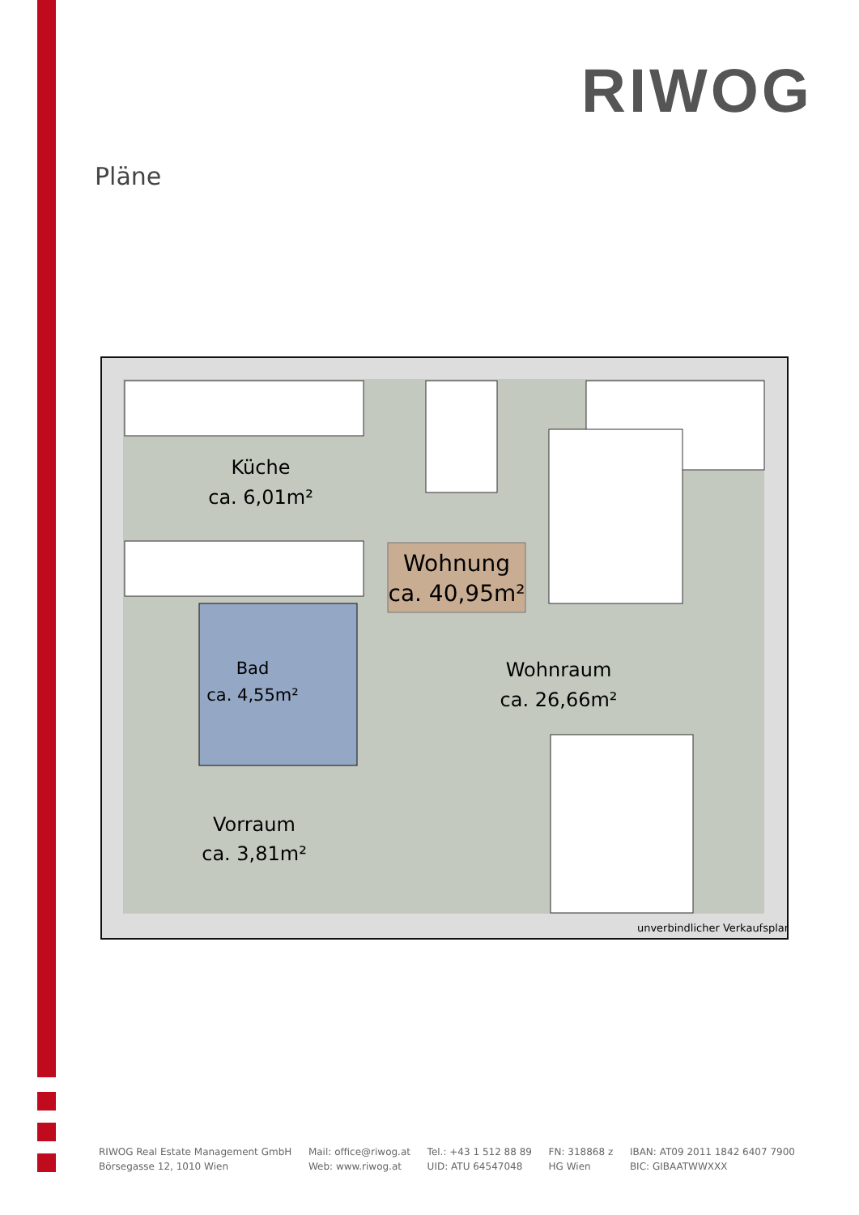RIWOG
Pläne
Wohnung
ca. 40,95m²
Küche
ca. 6,01m²
Bad
ca. 4,55m²
Wohnraum
ca. 26,66m²
Vorraum
ca. 3,81m²
unverbindlicher Verkaufsplan
RIWOG Real Estate Management GmbH
Börsegasse 12, 1010 Wien
Mail: office@riwog.at
Web: www.riwog.at
Tel.: +43 1 512 88 89
UID: ATU 64547048
FN: 318868 z
HG Wien
IBAN: AT09 2011 1842 6407 7900
BIC: GIBAATWWXXX